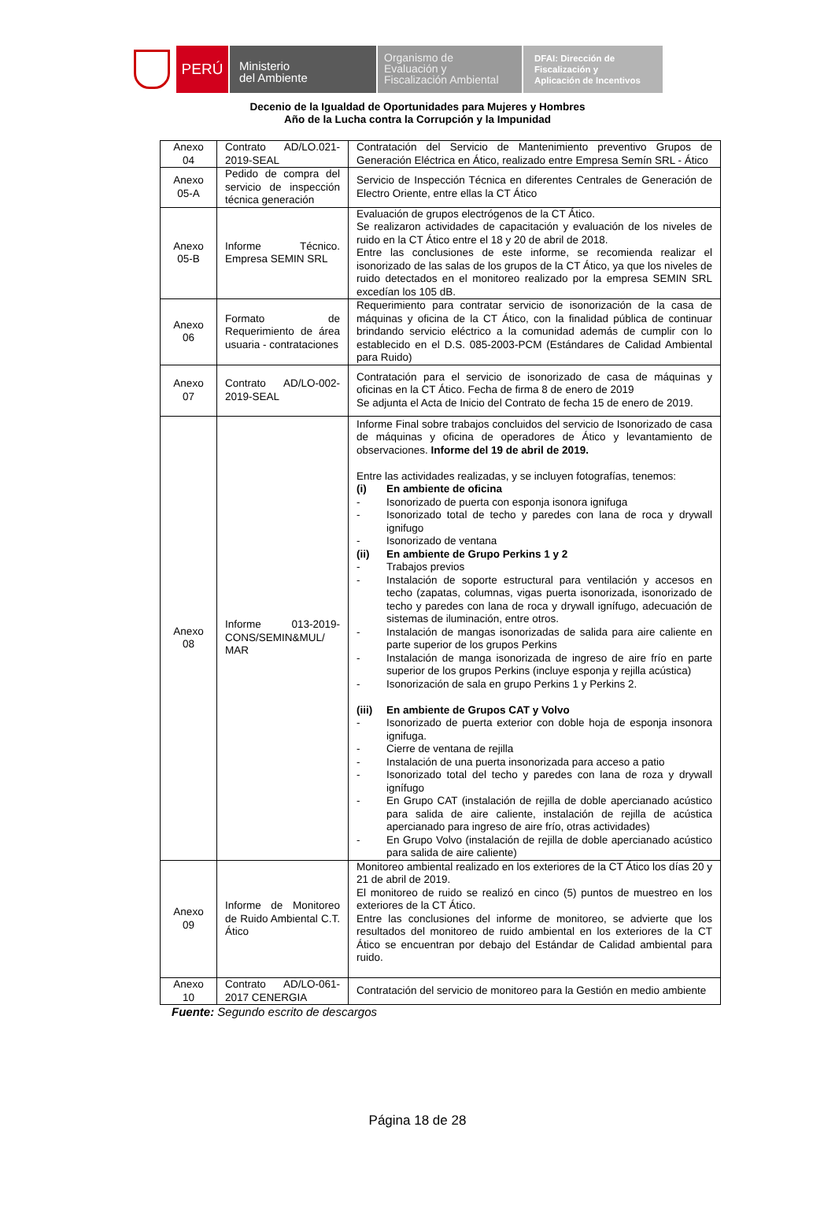PERÚ
Ministerio
del Ambiente
Organismo de
Evaluación y
Fiscalización Ambiental
DFAI: Dirección de
Fiscalización y
Aplicación de Incentivos
Decenio de la Igualdad de Oportunidades para Mujeres y Hombres
Año de la Lucha contra la Corrupción y la Impunidad
| Anexo 04 | Contrato AD/LO.021-2019-SEAL | Contratación del Servicio de Mantenimiento preventivo Grupos de Generación Eléctrica en Ático, realizado entre Empresa Semín SRL - Ático |
| Anexo 05-A | Pedido de compra del servicio de inspección técnica generación | Servicio de Inspección Técnica en diferentes Centrales de Generación de Electro Oriente, entre ellas la CT Ático |
| Anexo 05-B | Informe Técnico. Empresa SEMIN SRL | Evaluación de grupos electrógenos de la CT Ático. Se realizaron actividades de capacitación y evaluación de los niveles de ruido en la CT Ático entre el 18 y 20 de abril de 2018. Entre las conclusiones de este informe, se recomienda realizar el isonorizado de las salas de los grupos de la CT Ático, ya que los niveles de ruido detectados en el monitoreo realizado por la empresa SEMIN SRL excedían los 105 dB. |
| Anexo 06 | Formato de Requerimiento de área usuaria - contrataciones | Requerimiento para contratar servicio de isonorización de la casa de máquinas y oficina de la CT Ático, con la finalidad pública de continuar brindando servicio eléctrico a la comunidad además de cumplir con lo establecido en el D.S. 085-2003-PCM (Estándares de Calidad Ambiental para Ruido) |
| Anexo 07 | Contrato AD/LO-002-2019-SEAL | Contratación para el servicio de isonorizado de casa de máquinas y oficinas en la CT Ático. Fecha de firma 8 de enero de 2019 Se adjunta el Acta de Inicio del Contrato de fecha 15 de enero de 2019. |
| Anexo 08 | Informe 013-2019-CONS/SEMIN&MUL/ MAR | Informe Final sobre trabajos concluidos del servicio de Isonorizado de casa de máquinas y oficina de operadores de Ático y levantamiento de observaciones. Informe del 19 de abril de 2019. Entre las actividades realizadas, y se incluyen fotografías, tenemos: (i) En ambiente de oficina - Isonorizado de puerta con esponja isonora ignifuga - Isonorizado total de techo y paredes con lana de roca y drywall ignifugo - Isonorizado de ventana (ii) En ambiente de Grupo Perkins 1 y 2 - Trabajos previos - Instalación de soporte estructural para ventilación y accesos en techo (zapatas, columnas, vigas puerta isonorizada, isonorizado de techo y paredes con lana de roca y drywall ignífugo, adecuación de sistemas de iluminación, entre otros. - Instalación de mangas isonorizadas de salida para aire caliente en parte superior de los grupos Perkins - Instalación de manga isonorizada de ingreso de aire frío en parte superior de los grupos Perkins (incluye esponja y rejilla acústica) - Isonorización de sala en grupo Perkins 1 y Perkins 2. (iii) En ambiente de Grupos CAT y Volvo - Isonorizado de puerta exterior con doble hoja de esponja insonora ignifuga. - Cierre de ventana de rejilla - Instalación de una puerta insonorizada para acceso a patio - Isonorizado total del techo y paredes con lana de roza y drywall ignífugo - En Grupo CAT (instalación de rejilla de doble apercianado acústico para salida de aire caliente, instalación de rejilla de acústica apercianado para ingreso de aire frío, otras actividades) - En Grupo Volvo (instalación de rejilla de doble apercianado acústico para salida de aire caliente) |
| Anexo 09 | Informe de Monitoreo de Ruido Ambiental C.T. Ático | Monitoreo ambiental realizado en los exteriores de la CT Ático los días 20 y 21 de abril de 2019. El monitoreo de ruido se realizó en cinco (5) puntos de muestreo en los exteriores de la CT Ático. Entre las conclusiones del informe de monitoreo, se advierte que los resultados del monitoreo de ruido ambiental en los exteriores de la CT Ático se encuentran por debajo del Estándar de Calidad ambiental para ruido. |
| Anexo 10 | Contrato AD/LO-061-2017 CENERGIA | Contratación del servicio de monitoreo para la Gestión en medio ambiente |
Fuente: Segundo escrito de descargos
Página 18 de 28